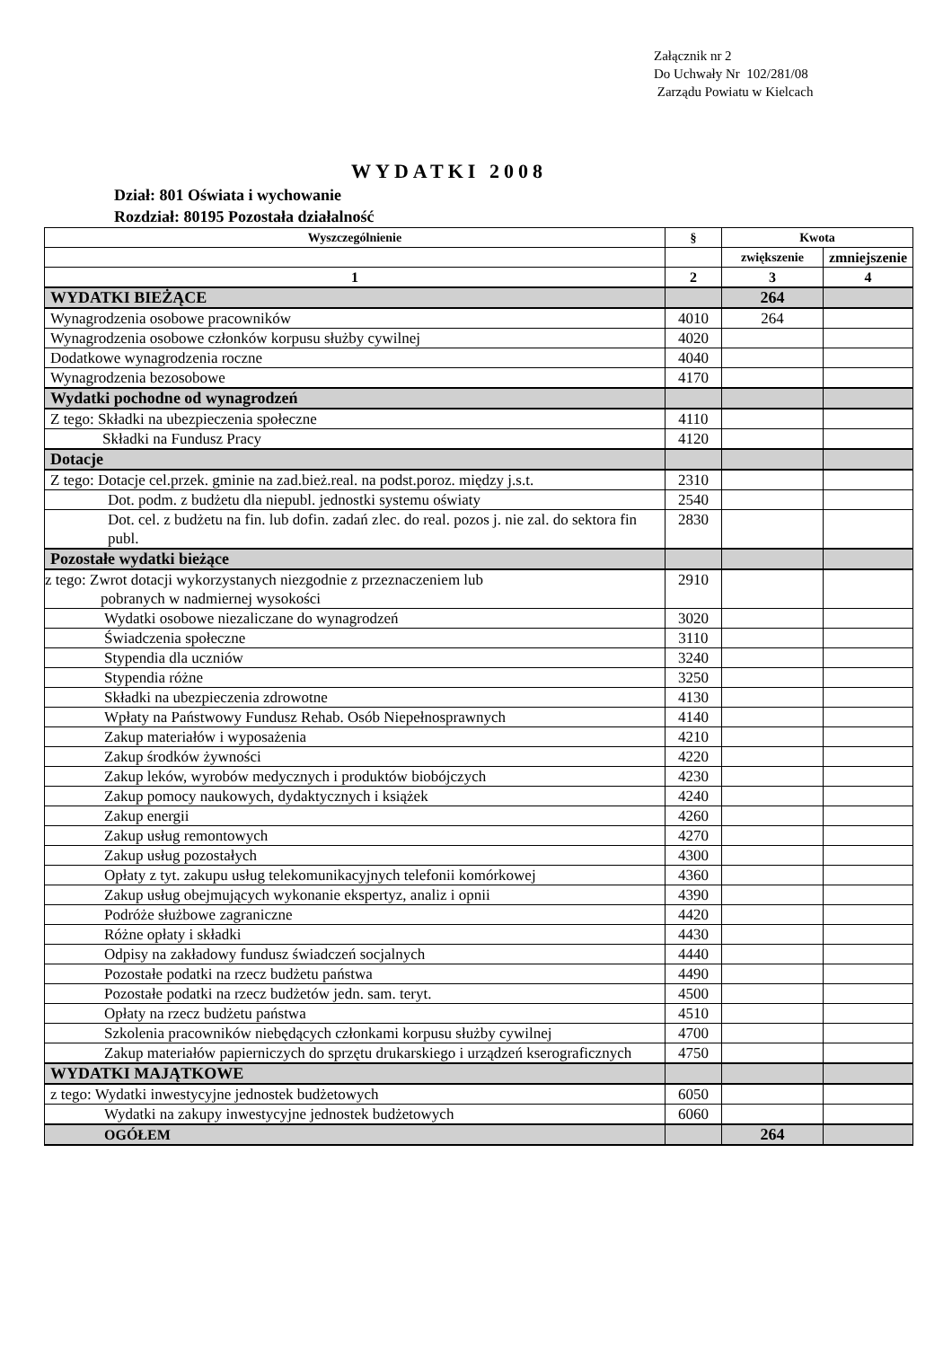Załącznik nr 2
Do Uchwały Nr 102/281/08
Zarządu Powiatu w Kielcach
WYDATKI 2008
Dział: 801 Oświata i wychowanie
Rozdział: 80195 Pozostała działalność
| Wyszczególnienie | § | Kwota | |
| --- | --- | --- | --- |
| | | zwiększenie | zmniejszenie |
| 1 | 2 | 3 | 4 |
| WYDATKI BIEŻĄCE | | 264 | |
| Wynagrodzenia osobowe pracowników | 4010 | 264 | |
| Wynagrodzenia osobowe członków korpusu służby cywilnej | 4020 | | |
| Dodatkowe wynagrodzenia roczne | 4040 | | |
| Wynagrodzenia bezosobowe | 4170 | | |
| Wydatki pochodne od wynagrodzeń | | | |
| Z tego: Składki na ubezpieczenia społeczne | 4110 | | |
| Składki na Fundusz Pracy | 4120 | | |
| Dotacje | | | |
| Z tego: Dotacje cel.przek. gminie na zad.bież.real. na podst.poroz. między j.s.t. | 2310 | | |
| Dot. podm. z budżetu dla niepubl. jednostki systemu oświaty | 2540 | | |
| Dot. cel. z budżetu na fin. lub dofin. zadań zlec. do real. pozos j. nie zal. do sektora fin publ. | 2830 | | |
| Pozostałe wydatki bieżące | | | |
| z tego: Zwrot dotacji wykorzystanych niezgodnie z przeznaczeniem lub pobranych w nadmiernej wysokości | 2910 | | |
| Wydatki osobowe niezaliczane do wynagrodzeń | 3020 | | |
| Świadczenia społeczne | 3110 | | |
| Stypendia dla uczniów | 3240 | | |
| Stypendia różne | 3250 | | |
| Składki na ubezpieczenia zdrowotne | 4130 | | |
| Wpłaty na Państwowy Fundusz Rehab. Osób Niepełnosprawnych | 4140 | | |
| Zakup materiałów i wyposażenia | 4210 | | |
| Zakup środków żywności | 4220 | | |
| Zakup leków, wyrobów medycznych i produktów biobójczych | 4230 | | |
| Zakup pomocy naukowych, dydaktycznych i książek | 4240 | | |
| Zakup energii | 4260 | | |
| Zakup usług remontowych | 4270 | | |
| Zakup usług pozostałych | 4300 | | |
| Opłaty z tyt. zakupu usług telekomunikacyjnych telefonii komórkowej | 4360 | | |
| Zakup usług obejmujących wykonanie ekspertyz, analiz i opnii | 4390 | | |
| Podróże służbowe zagraniczne | 4420 | | |
| Różne opłaty i składki | 4430 | | |
| Odpisy na zakładowy fundusz świadczeń socjalnych | 4440 | | |
| Pozostałe podatki na rzecz budżetu państwa | 4490 | | |
| Pozostałe podatki na rzecz budżetów jedn. sam. teryt. | 4500 | | |
| Opłaty na rzecz budżetu państwa | 4510 | | |
| Szkolenia pracowników niebędących członkami korpusu służby cywilnej | 4700 | | |
| Zakup materiałów papierniczych do sprzętu drukarskiego i urządzeń kserograficznych | 4750 | | |
| WYDATKI MAJĄTKOWE | | | |
| z tego: Wydatki inwestycyjne jednostek budżetowych | 6050 | | |
| Wydatki na zakupy inwestycyjne jednostek budżetowych | 6060 | | |
| OGÓŁEM | | 264 | |